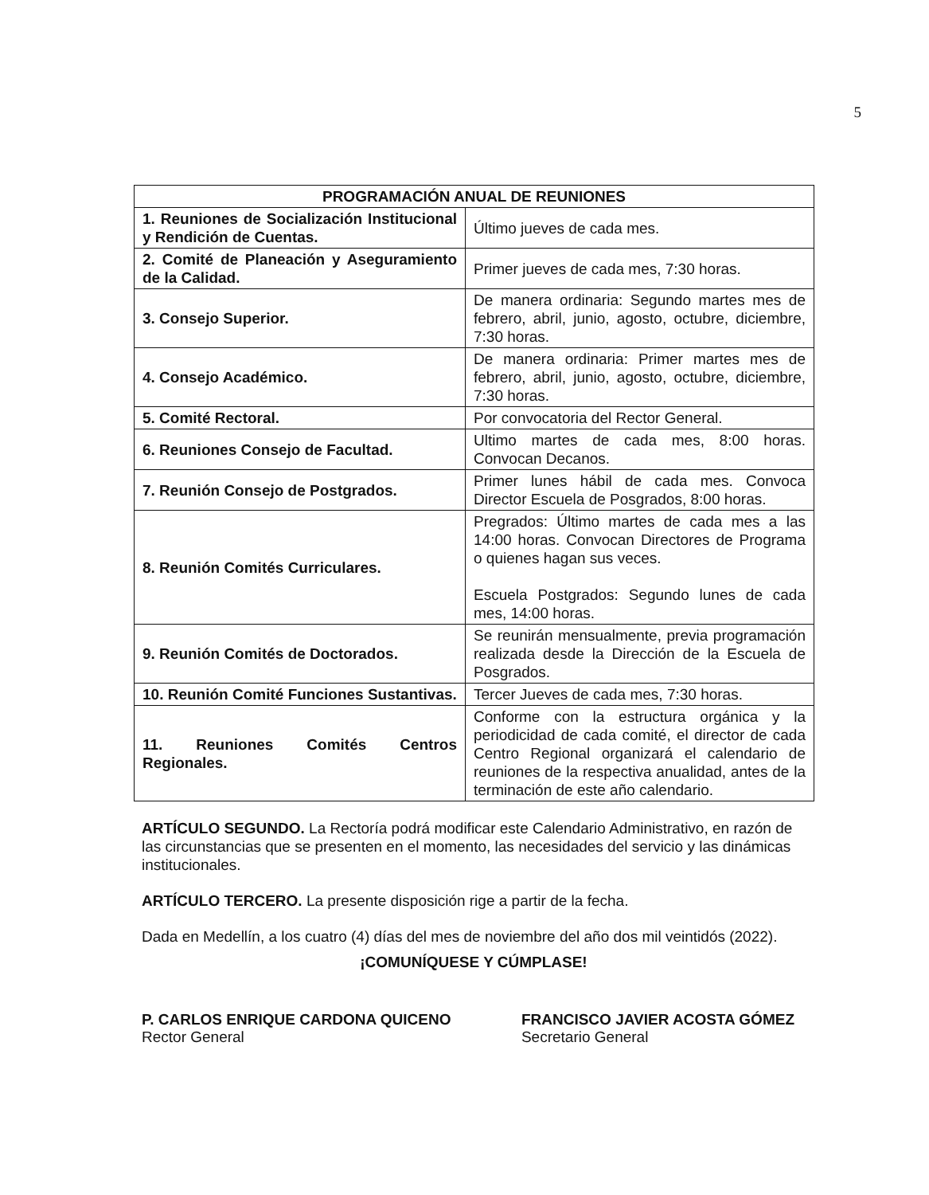5
| PROGRAMACIÓN ANUAL DE REUNIONES | |
| --- | --- |
| 1. Reuniones de Socialización Institucional y Rendición de Cuentas. | Último jueves de cada mes. |
| 2. Comité de Planeación y Aseguramiento de la Calidad. | Primer jueves de cada mes, 7:30 horas. |
| 3. Consejo Superior. | De manera ordinaria: Segundo martes mes de febrero, abril, junio, agosto, octubre, diciembre, 7:30 horas. |
| 4. Consejo Académico. | De manera ordinaria: Primer martes mes de febrero, abril, junio, agosto, octubre, diciembre, 7:30 horas. |
| 5. Comité Rectoral. | Por convocatoria del Rector General. |
| 6. Reuniones Consejo de Facultad. | Ultimo martes de cada mes, 8:00 horas. Convocan Decanos. |
| 7. Reunión Consejo de Postgrados. | Primer lunes hábil de cada mes. Convoca Director Escuela de Posgrados, 8:00 horas. |
| 8. Reunión Comités Curriculares. | Pregrados: Último martes de cada mes a las 14:00 horas. Convocan Directores de Programa o quienes hagan sus veces. Escuela Postgrados: Segundo lunes de cada mes, 14:00 horas. |
| 9. Reunión Comités de Doctorados. | Se reunirán mensualmente, previa programación realizada desde la Dirección de la Escuela de Posgrados. |
| 10. Reunión Comité Funciones Sustantivas. | Tercer Jueves de cada mes, 7:30 horas. |
| 11. Reuniones Comités Centros Regionales. | Conforme con la estructura orgánica y la periodicidad de cada comité, el director de cada Centro Regional organizará el calendario de reuniones de la respectiva anualidad, antes de la terminación de este año calendario. |
ARTÍCULO SEGUNDO. La Rectoría podrá modificar este Calendario Administrativo, en razón de las circunstancias que se presenten en el momento, las necesidades del servicio y las dinámicas institucionales.
ARTÍCULO TERCERO. La presente disposición rige a partir de la fecha.
Dada en Medellín, a los cuatro (4) días del mes de noviembre del año dos mil veintidós (2022).
¡COMUNÍQUESE Y CÚMPLASE!
P. CARLOS ENRIQUE CARDONA QUICENO
Rector General
FRANCISCO JAVIER ACOSTA GÓMEZ
Secretario General